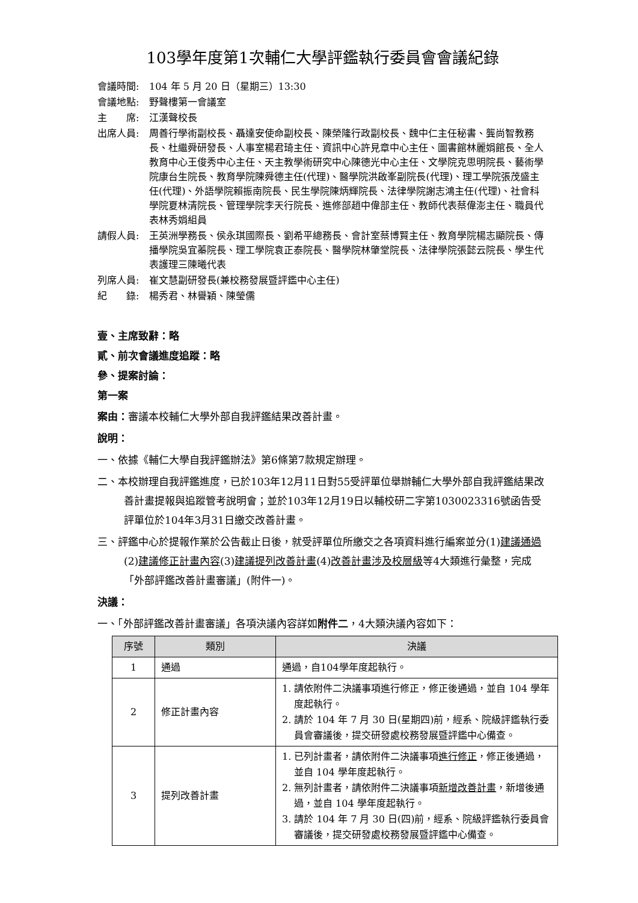103學年度第1次輔仁大學評鑑執行委員會會議紀錄
會議時間: 104 年 5 月 20 日（星期三）13:30
會議地點: 野聲樓第一會議室
主　　席: 江漢聲校長
出席人員: 周善行學術副校長、聶達安使命副校長、陳榮隆行政副校長、魏中仁主任秘書、龔尚智教務長、杜繼舜研發長、人事室楊君琦主任、資訊中心許見章中心主任、圖書館林麗娟館長、全人教育中心王俊秀中心主任、天主教學術研究中心陳德光中心主任、文學院克思明院長、藝術學院康台生院長、教育學院陳舜德主任(代理)、醫學院洪啟峯副院長(代理)、理工學院張茂盛主任(代理)、外語學院賴振南院長、民生學院陳炳輝院長、法律學院謝志鴻主任(代理)、社會科學院夏林清院長、管理學院李天行院長、進修部趙中偉部主任、教師代表蔡偉澎主任、職員代表林秀娟組員
請假人員: 王英洲學務長、侯永琪國際長、劉希平總務長、會計室蔡博賢主任、教育學院楊志顯院長、傳播學院吳宜蓁院長、理工學院袁正泰院長、醫學院林肇堂院長、法律學院張懿云院長、學生代表護理三陳曦代表
列席人員: 崔文慧副研發長(兼校務發展暨評鑑中心主任)
紀　　錄: 楊秀君、林譽穎、陳瑩儒
壹、主席致辭：略
貳、前次會議進度追蹤：略
參、提案討論：
第一案
案由：審議本校輔仁大學外部自我評鑑結果改善計畫。
說明：
一、依據《輔仁大學自我評鑑辦法》第6條第7款規定辦理。
二、本校辦理自我評鑑進度，已於103年12月11日對55受評單位舉辦輔仁大學外部自我評鑑結果改善計畫提報與追蹤管考說明會；並於103年12月19日以輔校研二字第1030023316號函告受評單位於104年3月31日繳交改善計畫。
三、評鑑中心於提報作業於公告截止日後，就受評單位所繳交之各項資料進行編案並分(1)建議通過(2)建議修正計畫內容(3)建議提列改善計畫(4)改善計畫涉及校層級等4大類進行彙整，完成「外部評鑑改善計畫審議」(附件一)。
決議：
一、「外部評鑑改善計畫審議」各項決議內容詳如附件二，4大類決議內容如下：
| 序號 | 類別 | 決議 |
| --- | --- | --- |
| 1 | 通過 | 通過，自104學年度起執行。 |
| 2 | 修正計畫內容 | 1. 請依附件二決議事項進行修正，修正後通過，並自 104 學年度起執行。 2. 請於 104 年 7 月 30 日(星期四)前，經系、院級評鑑執行委員會審議後，提交研發處校務發展暨評鑑中心備查。 |
| 3 | 提列改善計畫 | 1. 已列計畫者，請依附件二決議事項 進行修正 ，修正後通過，並自 104 學年度起執行。 2. 無列計畫者，請依附件二決議事項 新增改善計畫 ，新增後通過，並自 104 學年度起執行。 3. 請於 104 年 7 月 30 日(四)前，經系、院級評鑑執行委員會審議後，提交研發處校務發展暨評鑑中心備查。 |